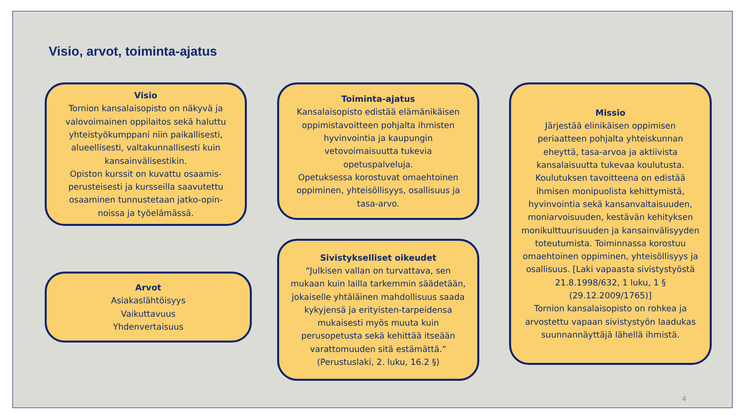Visio, arvot, toiminta-ajatus
Visio
Tornion kansalaisopisto on näkyvä ja valovoimainen oppilaitos sekä haluttu yhteistyökumppani niin paikallisesti, alueellisesti, valtakunnallisesti kuin kansainvälisestikin.
Opiston kurssit on kuvattu osaamis-perusteisesti ja kursseilla saavutettu osaaminen tunnustetaan jatko-opin-noissa ja työelämässä.
Arvot
Asiakaslähtöisyys
Vaikuttavuus
Yhdenvertaisuus
Toiminta-ajatus
Kansalaisopisto edistää elämänikäisen oppimistavoitteen pohjalta ihmisten hyvinvointia ja kaupungin vetovoimaisuutta tukevia opetuspalveluja.
Opetuksessa korostuvat omaehtoinen oppiminen, yhteisöllisyys, osallisuus ja tasa-arvo.
Sivistykselliset oikeudet
“Julkisen vallan on turvattava, sen mukaan kuin lailla tarkemmin säädetään, jokaiselle yhtäläinen mahdollisuus saada kykyjensä ja erityisten-tarpeidensa mukaisesti myös muuta kuin perusopetusta sekä kehittää itseään varattomuuden sitä estämättä.”
(Perustuslaki, 2. luku, 16.2 §)
Missio
Järjestää elinikäisen oppimisen periaatteen pohjalta yhteiskunnan eheyttä, tasa-arvoa ja aktiivista kansalaisuutta tukevaa koulutusta. Koulutuksen tavoitteena on edistää ihmisen monipuolista kehittymistä, hyvinvointia sekä kansanvaltaisuuden, moniarvoisuuden, kestävän kehityksen monikulttuurisuuden ja kansainvälisyyden toteutumista. Toiminnassa korostuu omaehtoinen oppiminen, yhteisöllisyys ja osallisuus. [Laki vapaasta sivistystyöstä 21.8.1998/632, 1 luku, 1 § (29.12.2009/1765)]
Tornion kansalaisopisto on rohkea ja arvostettu vapaan sivistystyön laadukas suunnannäyttäjä lähellä ihmistä.
4